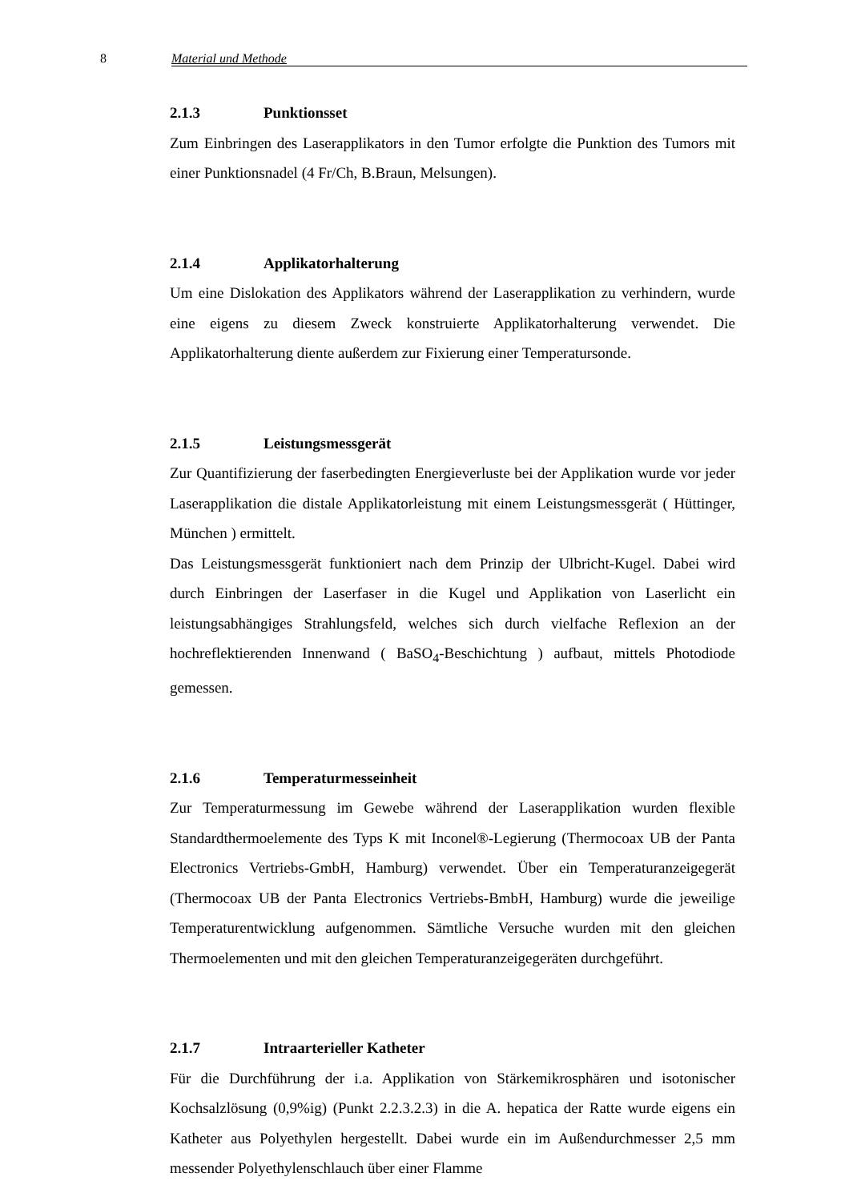8 Material und Methode
2.1.3 Punktionsset
Zum Einbringen des Laserapplikators in den Tumor erfolgte die Punktion des Tumors mit einer Punktionsnadel (4 Fr/Ch, B.Braun, Melsungen).
2.1.4 Applikatorhalterung
Um eine Dislokation des Applikators während der Laserapplikation zu verhindern, wurde eine eigens zu diesem Zweck konstruierte Applikatorhalterung verwendet. Die Applikatorhalterung diente außerdem zur Fixierung einer Temperatursonde.
2.1.5 Leistungsmessgerät
Zur Quantifizierung der faserbedingten Energieverluste bei der Applikation wurde vor jeder Laserapplikation die distale Applikatorleistung mit einem Leistungsmessgerät ( Hüttinger, München ) ermittelt.
Das Leistungsmessgerät funktioniert nach dem Prinzip der Ulbricht-Kugel. Dabei wird durch Einbringen der Laserfaser in die Kugel und Applikation von Laserlicht ein leistungsabhängiges Strahlungsfeld, welches sich durch vielfache Reflexion an der hochreflektierenden Innenwand ( BaSO<sub>4</sub>-Beschichtung ) aufbaut, mittels Photodiode gemessen.
2.1.6 Temperaturmesseinheit
Zur Temperaturmessung im Gewebe während der Laserapplikation wurden flexible Standardthermoelemente des Typs K mit Inconel®-Legierung (Thermocoax UB der Panta Electronics Vertriebs-GmbH, Hamburg) verwendet. Über ein Temperaturanzeigegerät (Thermocoax UB der Panta Electronics Vertriebs-BmbH, Hamburg) wurde die jeweilige Temperaturentwicklung aufgenommen. Sämtliche Versuche wurden mit den gleichen Thermoelementen und mit den gleichen Temperaturanzeigegeräten durchgeführt.
2.1.7 Intraarterieller Katheter
Für die Durchführung der i.a. Applikation von Stärkemikrosphären und isotonischer Kochsalzlösung (0,9%ig) (Punkt 2.2.3.2.3) in die A. hepatica der Ratte wurde eigens ein Katheter aus Polyethylen hergestellt. Dabei wurde ein im Außendurchmesser 2,5 mm messender Polyethylenschlauch über einer Flamme